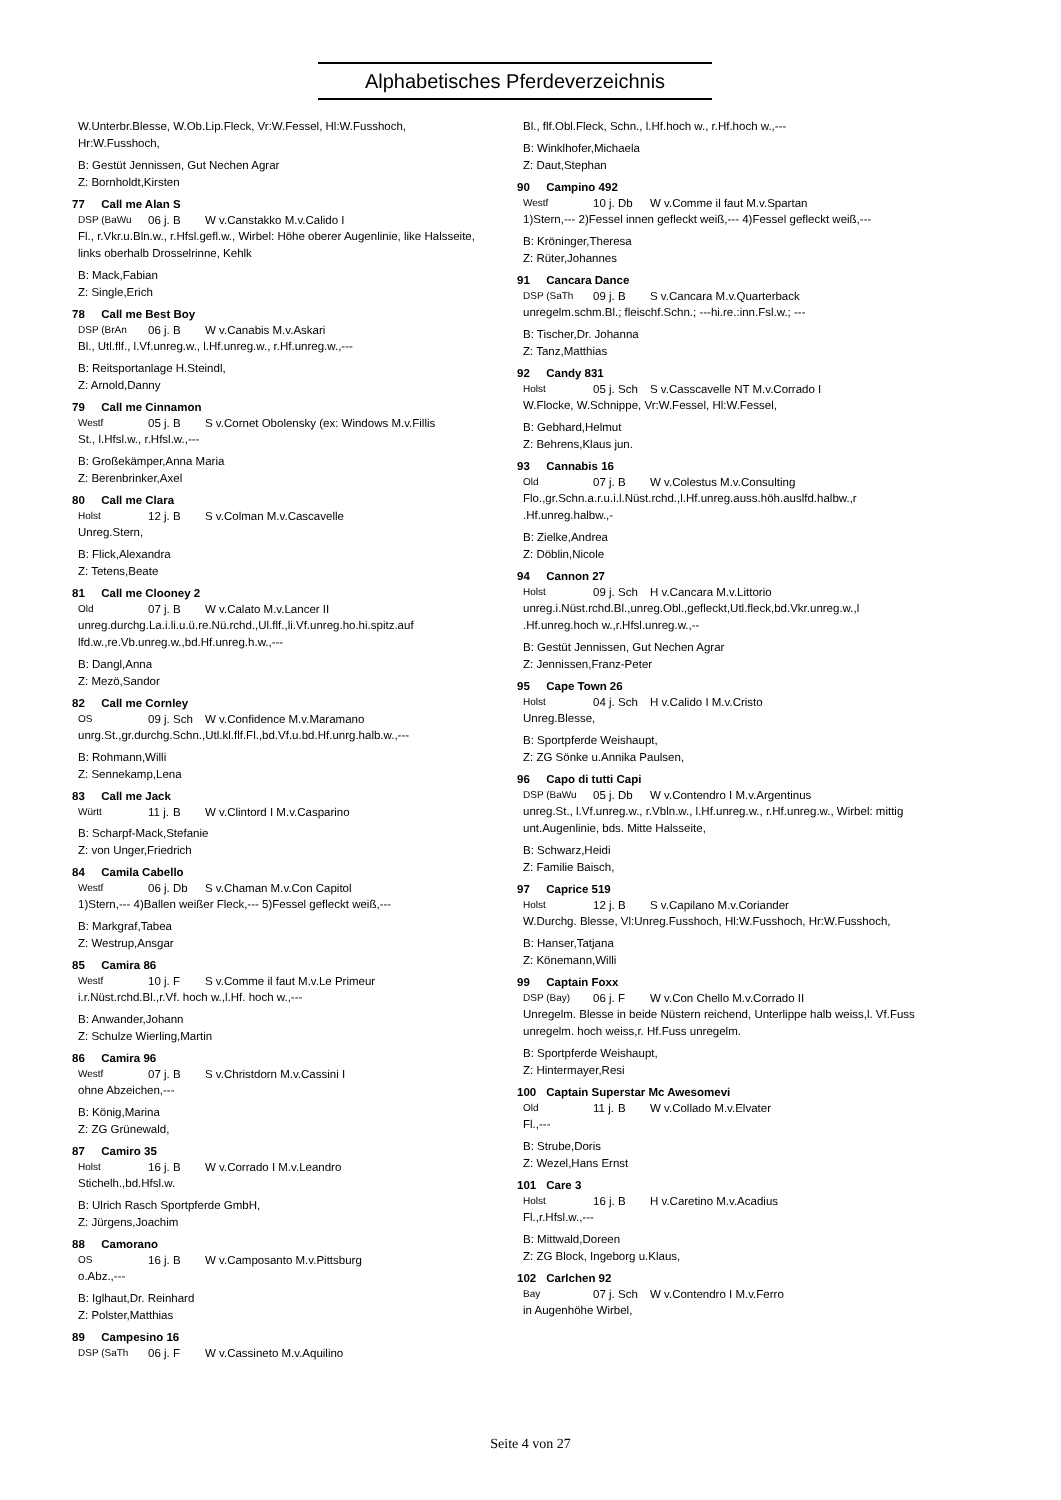Alphabetisches Pferdeverzeichnis
W.Unterbr.Blesse, W.Ob.Lip.Fleck, Vr:W.Fessel, Hl:W.Fusshoch, Hr:W.Fusshoch,
B: Gestüt Jennissen, Gut Nechen Agrar
Z: Bornholdt,Kirsten
77 Call me Alan S
DSP (BaWu 06 j. B W v.Canstakko M.v.Calido I
Fl., r.Vkr.u.Bln.w., r.Hfsl.gefl.w., Wirbel: Höhe oberer Augenlinie, like Halsseite, links oberhalb Drosselrinne, Kehlk
B: Mack,Fabian
Z: Single,Erich
78 Call me Best Boy
DSP (BrAn 06 j. B W v.Canabis M.v.Askari
Bl., Utl.flf., l.Vf.unreg.w., l.Hf.unreg.w., r.Hf.unreg.w.,---
B: Reitsportanlage H.Steindl,
Z: Arnold,Danny
79 Call me Cinnamon
Westf 05 j. B S v.Cornet Obolensky (ex: Windows M.v.Fillis
St., l.Hfsl.w., r.Hfsl.w.,---
B: Großekämper,Anna Maria
Z: Berenbrinker,Axel
80 Call me Clara
Holst 12 j. B S v.Colman M.v.Cascavelle
Unreg.Stern,
B: Flick,Alexandra
Z: Tetens,Beate
81 Call me Clooney 2
Old 07 j. B W v.Calato M.v.Lancer II
unreg.durchg.La.i.li.u.ü.re.Nü.rchd.,Ul.flf.,li.Vf.unreg.ho.hi.spitz.auf lfd.w.,re.Vb.unreg.w.,bd.Hf.unreg.h.w.,---
B: Dangl,Anna
Z: Mezö,Sandor
82 Call me Cornley
OS 09 j. Sch W v.Confidence M.v.Maramano
unrg.St.,gr.durchg.Schn.,Utl.kl.flf.Fl.,bd.Vf.u.bd.Hf.unrg.halb.w.,---
B: Rohmann,Willi
Z: Sennekamp,Lena
83 Call me Jack
Württ 11 j. B W v.Clintord I M.v.Casparino
B: Scharpf-Mack,Stefanie
Z: von Unger,Friedrich
84 Camila Cabello
Westf 06 j. Db S v.Chaman M.v.Con Capitol
1)Stern,--- 4)Ballen weißer Fleck,--- 5)Fessel gefleckt weiß,---
B: Markgraf,Tabea
Z: Westrup,Ansgar
85 Camira 86
Westf 10 j. F S v.Comme il faut M.v.Le Primeur
i.r.Nüst.rchd.Bl.,r.Vf. hoch w.,l.Hf. hoch w.,---
B: Anwander,Johann
Z: Schulze Wierling,Martin
86 Camira 96
Westf 07 j. B S v.Christdorn M.v.Cassini I
ohne Abzeichen,---
B: König,Marina
Z: ZG Grünewald,
87 Camiro 35
Holst 16 j. B W v.Corrado I M.v.Leandro
Stichelh.,bd.Hfsl.w.
B: Ulrich Rasch Sportpferde GmbH,
Z: Jürgens,Joachim
88 Camorano
OS 16 j. B W v.Camposanto M.v.Pittsburg
o.Abz.,---
B: Iglhaut,Dr. Reinhard
Z: Polster,Matthias
89 Campesino 16
DSP (SaTh 06 j. F W v.Cassineto M.v.Aquilino
Bl., flf.Obl.Fleck, Schn., l.Hf.hoch w., r.Hf.hoch w.,---
B: Winklhofer,Michaela
Z: Daut,Stephan
90 Campino 492
Westf 10 j. Db W v.Comme il faut M.v.Spartan
1)Stern,--- 2)Fessel innen gefleckt weiß,--- 4)Fessel gefleckt weiß,---
B: Kröninger,Theresa
Z: Rüter,Johannes
91 Cancara Dance
DSP (SaTh 09 j. B S v.Cancara M.v.Quarterback
unregelm.schm.Bl.; fleischf.Schn.; ---hi.re.:inn.Fsl.w.; ---
B: Tischer,Dr. Johanna
Z: Tanz,Matthias
92 Candy 831
Holst 05 j. Sch S v.Casscavelle NT M.v.Corrado I
W.Flocke, W.Schnippe, Vr:W.Fessel, Hl:W.Fessel,
B: Gebhard,Helmut
Z: Behrens,Klaus jun.
93 Cannabis 16
Old 07 j. B W v.Colestus M.v.Consulting
Flo.,gr.Schn.a.r.u.i.l.Nüst.rchd.,l.Hf.unreg.auss.höh.auslfd.halbw.,r .Hf.unreg.halbw.,-
B: Zielke,Andrea
Z: Döblin,Nicole
94 Cannon 27
Holst 09 j. Sch H v.Cancara M.v.Littorio
unreg.i.Nüst.rchd.Bl.,unreg.Obl.,gefleckt,Utl.fleck,bd.Vkr.unreg.w.,l .Hf.unreg.hoch w.,r.Hfsl.unreg.w.,--
B: Gestüt Jennissen, Gut Nechen Agrar
Z: Jennissen,Franz-Peter
95 Cape Town 26
Holst 04 j. Sch H v.Calido I M.v.Cristo
Unreg.Blesse,
B: Sportpferde Weishaupt,
Z: ZG Sönke u.Annika Paulsen,
96 Capo di tutti Capi
DSP (BaWu 05 j. Db W v.Contendro I M.v.Argentinus
unreg.St., l.Vf.unreg.w., r.Vbln.w., l.Hf.unreg.w., r.Hf.unreg.w., Wirbel: mittig unt.Augenlinie, bds. Mitte Halsseite,
B: Schwarz,Heidi
Z: Familie Baisch,
97 Caprice 519
Holst 12 j. B S v.Capilano M.v.Coriander
W.Durchg. Blesse, Vl:Unreg.Fusshoch, Hl:W.Fusshoch, Hr:W.Fusshoch,
B: Hanser,Tatjana
Z: Könemann,Willi
99 Captain Foxx
DSP (Bay) 06 j. F W v.Con Chello M.v.Corrado II
Unregelm. Blesse in beide Nüstern reichend, Unterlippe halb weiss,l. Vf.Fuss unregelm. hoch weiss,r. Hf.Fuss unregelm.
B: Sportpferde Weishaupt,
Z: Hintermayer,Resi
100 Captain Superstar Mc Awesomevi
Old 11 j. B W v.Collado M.v.Elvater
Fl.,---
B: Strube,Doris
Z: Wezel,Hans Ernst
101 Care 3
Holst 16 j. B H v.Caretino M.v.Acadius
Fl.,r.Hfsl.w.,---
B: Mittwald,Doreen
Z: ZG Block, Ingeborg u.Klaus,
102 Carlchen 92
Bay 07 j. Sch W v.Contendro I M.v.Ferro
in Augenhöhe Wirbel,
Seite 4 von 27